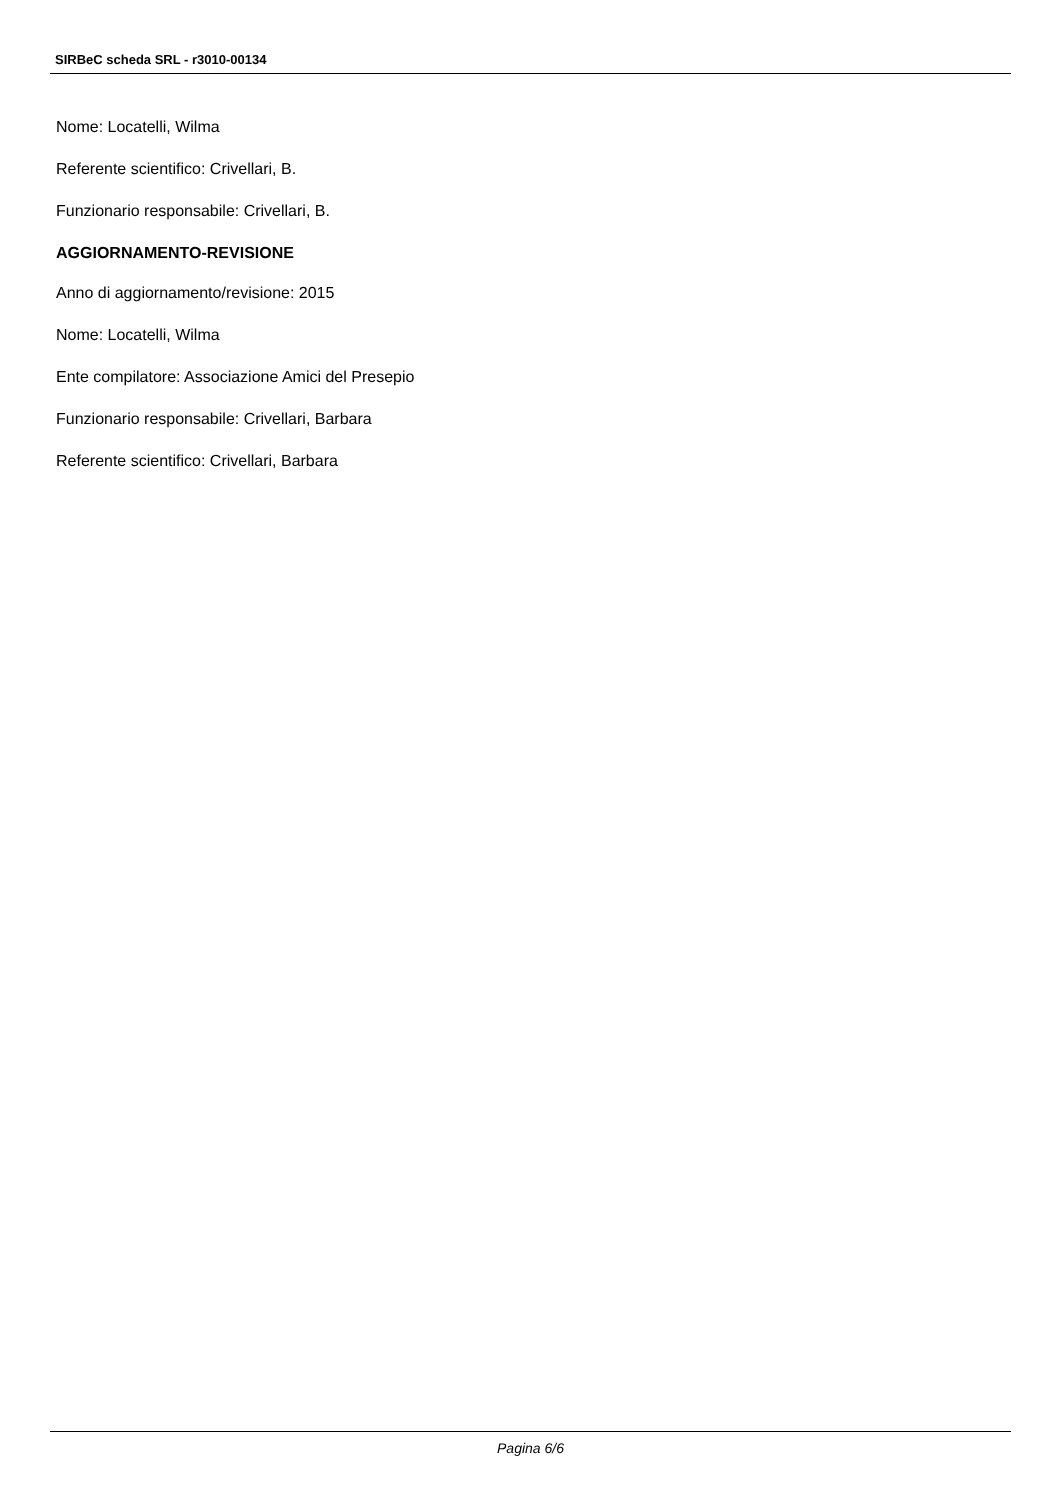SIRBeC scheda SRL - r3010-00134
Nome: Locatelli, Wilma
Referente scientifico: Crivellari, B.
Funzionario responsabile: Crivellari, B.
AGGIORNAMENTO-REVISIONE
Anno di aggiornamento/revisione: 2015
Nome: Locatelli, Wilma
Ente compilatore: Associazione Amici del Presepio
Funzionario responsabile: Crivellari, Barbara
Referente scientifico: Crivellari, Barbara
Pagina 6/6